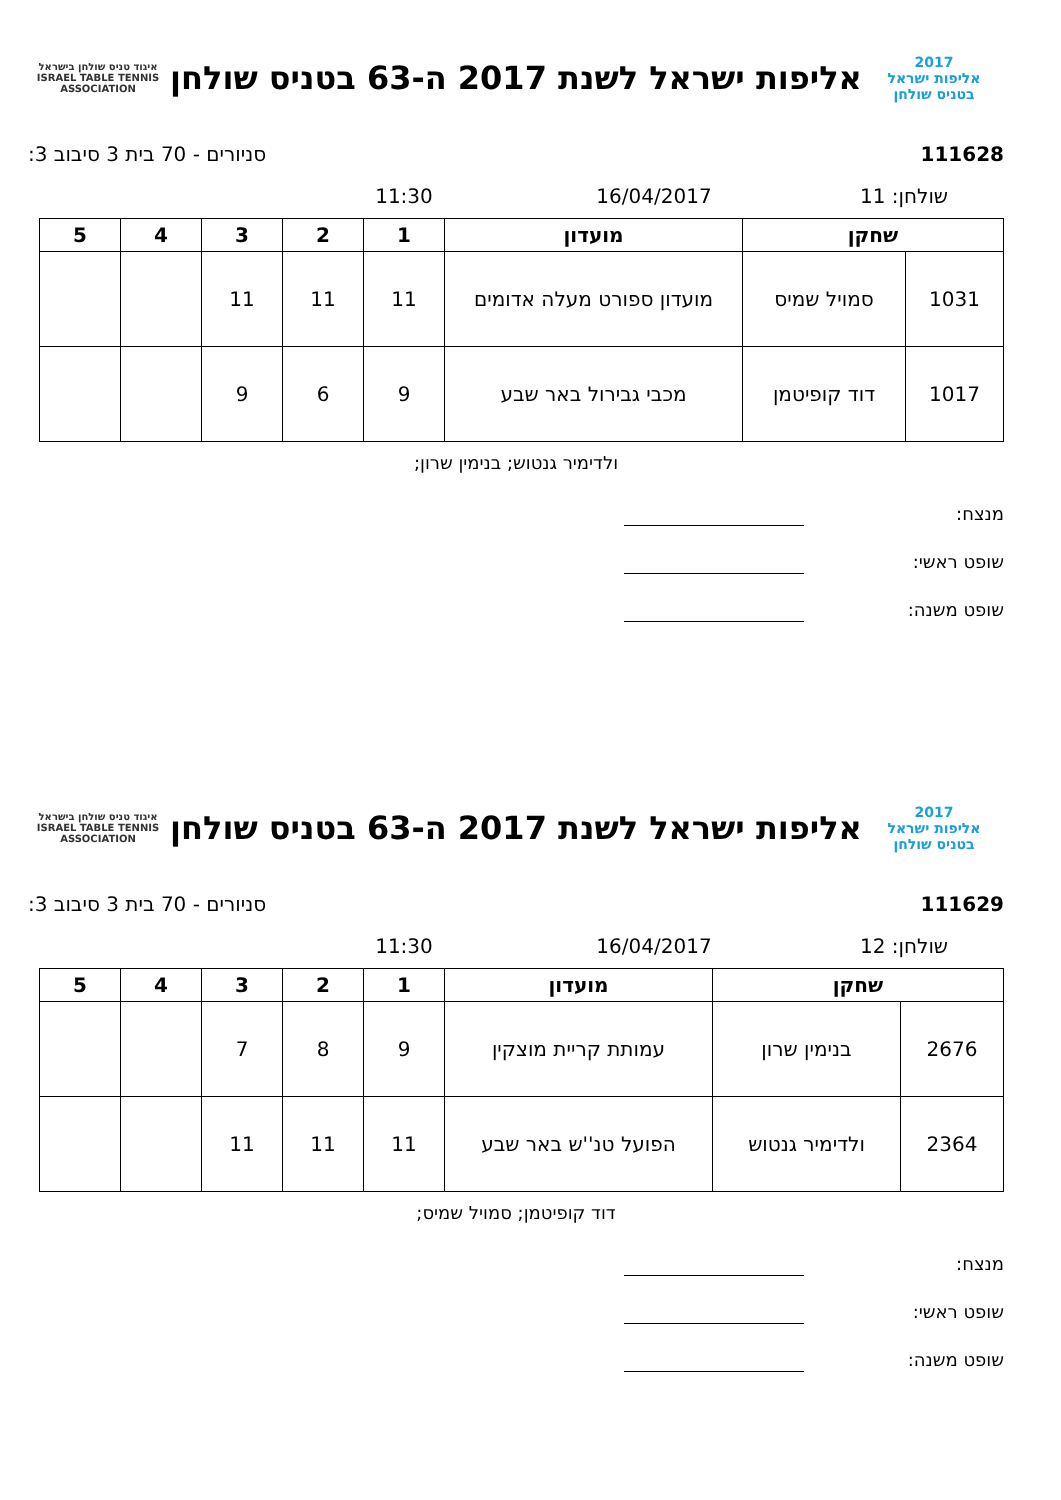2017
אליפות ישראל
בטניס שולחן
אליפות ישראל לשנת 2017 ה-63 בטניס שולחן
איגוד טניס שולחן בישראל
ISRAEL TABLE TENNIS ASSOCIATION
111628 סניורים - 70 בית 3 סיבוב 3:
שולחן: 11 16/04/2017 11:30
| שחקן | | מועדון | 1 | 2 | 3 | 4 | 5 |
| --- | --- | --- | --- | --- | --- | --- | --- |
| 1031 | סמויל שמיס | מועדון ספורט מעלה אדומים | 11 | 11 | 11 | | |
| 1017 | דוד קופיטמן | מכבי גבירול באר שבע | 9 | 6 | 9 | | |
ולדימיר גנטוש; בנימין שרון;
מנצח:
שופט ראשי:
שופט משנה:
2017
אליפות ישראל
בטניס שולחן
אליפות ישראל לשנת 2017 ה-63 בטניס שולחן
איגוד טניס שולחן בישראל
ISRAEL TABLE TENNIS ASSOCIATION
111629 סניורים - 70 בית 3 סיבוב 3:
שולחן: 12 16/04/2017 11:30
| שחקן | | מועדון | 1 | 2 | 3 | 4 | 5 |
| --- | --- | --- | --- | --- | --- | --- | --- |
| 2676 | בנימין שרון | עמותת קריית מוצקין | 9 | 8 | 7 | | |
| 2364 | ולדימיר גנטוש | הפועל טנ''ש באר שבע | 11 | 11 | 11 | | |
דוד קופיטמן; סמויל שמיס;
מנצח:
שופט ראשי:
שופט משנה: